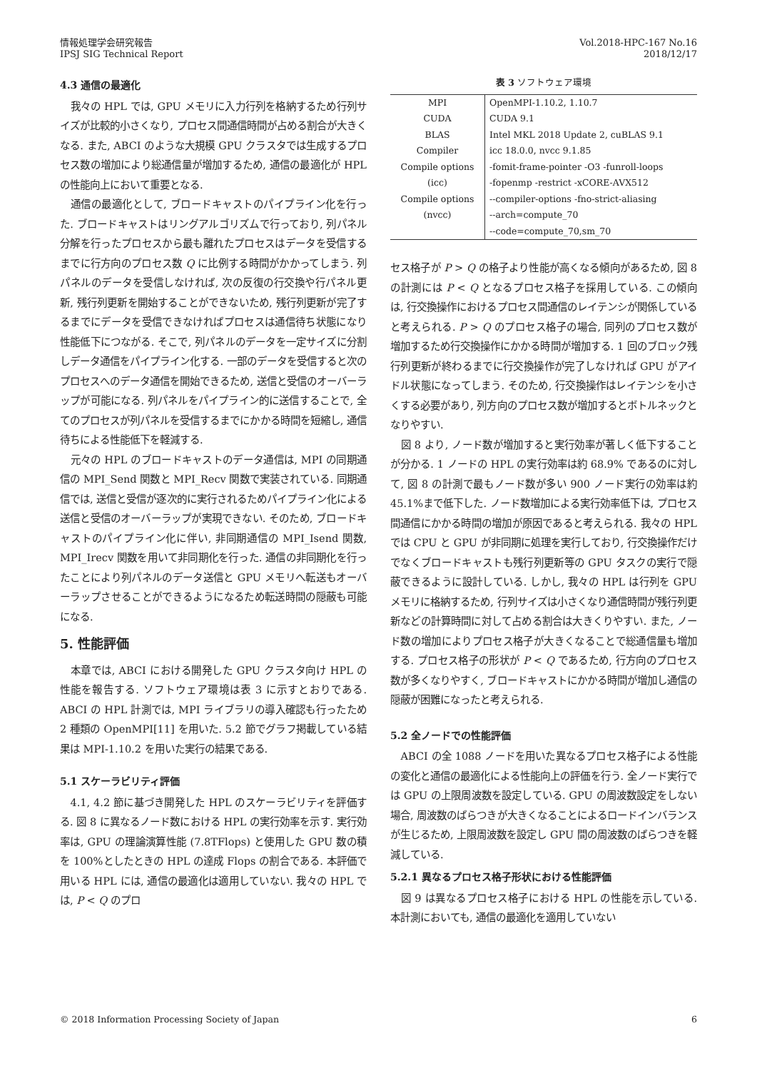情報処理学会研究報告
IPSJ SIG Technical Report
Vol.2018-HPC-167 No.16
2018/12/17
4.3 通信の最適化
我々の HPL では, GPU メモリに入力行列を格納するため行列サイズが比較的小さくなり, プロセス間通信時間が占める割合が大きくなる. また, ABCI のような大規模 GPU クラスタでは生成するプロセス数の増加により総通信量が増加するため, 通信の最適化が HPL の性能向上において重要となる.
通信の最適化として, ブロードキャストのパイプライン化を行った. ブロードキャストはリングアルゴリズムで行っており, 列パネル分解を行ったプロセスから最も離れたプロセスはデータを受信するまでに行方向のプロセス数 Q に比例する時間がかかってしまう. 列パネルのデータを受信しなければ, 次の反復の行交換や行パネル更新, 残行列更新を開始することができないため, 残行列更新が完了するまでにデータを受信できなければプロセスは通信待ち状態になり性能低下につながる. そこで, 列パネルのデータを一定サイズに分割しデータ通信をパイプライン化する. 一部のデータを受信すると次のプロセスへのデータ通信を開始できるため, 送信と受信のオーバーラップが可能になる. 列パネルをパイプライン的に送信することで, 全てのプロセスが列パネルを受信するまでにかかる時間を短縮し, 通信待ちによる性能低下を軽減する.
元々の HPL のブロードキャストのデータ通信は, MPI の同期通信の MPI_Send 関数と MPI_Recv 関数で実装されている. 同期通信では, 送信と受信が逐次的に実行されるためパイプライン化による送信と受信のオーバーラップが実現できない. そのため, ブロードキャストのパイプライン化に伴い, 非同期通信の MPI_Isend 関数, MPI_Irecv 関数を用いて非同期化を行った. 通信の非同期化を行ったことにより列パネルのデータ送信と GPU メモリへ転送もオーバーラップさせることができるようになるため転送時間の隠蔽も可能になる.
5. 性能評価
本章では, ABCI における開発した GPU クラスタ向け HPL の性能を報告する. ソフトウェア環境は表 3 に示すとおりである. ABCI の HPL 計測では, MPI ライブラリの導入確認も行ったため 2 種類の OpenMPI[11] を用いた. 5.2 節でグラフ掲載している結果は MPI-1.10.2 を用いた実行の結果である.
5.1 スケーラビリティ評価
4.1, 4.2 節に基づき開発した HPL のスケーラビリティを評価する. 図 8 に異なるノード数における HPL の実行効率を示す. 実行効率は, GPU の理論演算性能 (7.8TFlops) と使用した GPU 数の積を 100%としたときの HPL の達成 Flops の割合である. 本評価で用いる HPL には, 通信の最適化は適用していない. 我々の HPL では, P < Q のプロ
表 3 ソフトウェア環境
| MPI | OpenMPI-1.10.2, 1.10.7 |
| CUDA | CUDA 9.1 |
| BLAS | Intel MKL 2018 Update 2, cuBLAS 9.1 |
| Compiler | icc 18.0.0, nvcc 9.1.85 |
| Compile options | -fomit-frame-pointer -O3 -funroll-loops |
| (icc) | -fopenmp -restrict -xCORE-AVX512 |
| Compile options | --compiler-options -fno-strict-aliasing |
| (nvcc) | --arch=compute_70 |
| | --code=compute_70,sm_70 |
セス格子が P > Q の格子より性能が高くなる傾向があるため, 図 8 の計測には P < Q となるプロセス格子を採用している. この傾向は, 行交換操作におけるプロセス間通信のレイテンシが関係していると考えられる. P > Q のプロセス格子の場合, 同列のプロセス数が増加するため行交換操作にかかる時間が増加する. 1 回のブロック残行列更新が終わるまでに行交換操作が完了しなければ GPU がアイドル状態になってしまう. そのため, 行交換操作はレイテンシを小さくする必要があり, 列方向のプロセス数が増加するとボトルネックとなりやすい.
図 8 より, ノード数が増加すると実行効率が著しく低下することが分かる. 1 ノードの HPL の実行効率は約 68.9% であるのに対して, 図 8 の計測で最もノード数が多い 900 ノード実行の効率は約 45.1%まで低下した. ノード数増加による実行効率低下は, プロセス間通信にかかる時間の増加が原因であると考えられる. 我々の HPL では CPU と GPU が非同期に処理を実行しており, 行交換操作だけでなくブロードキャストも残行列更新等の GPU タスクの実行で隠蔽できるように設計している. しかし, 我々の HPL は行列を GPU メモリに格納するため, 行列サイズは小さくなり通信時間が残行列更新などの計算時間に対して占める割合は大きくりやすい. また, ノード数の増加によりプロセス格子が大きくなることで総通信量も増加する. プロセス格子の形状が P < Q であるため, 行方向のプロセス数が多くなりやすく, ブロードキャストにかかる時間が増加し通信の隠蔽が困難になったと考えられる.
5.2 全ノードでの性能評価
ABCI の全 1088 ノードを用いた異なるプロセス格子による性能の変化と通信の最適化による性能向上の評価を行う. 全ノード実行では GPU の上限周波数を設定している. GPU の周波数設定をしない場合, 周波数のばらつきが大きくなることによるロードインバランスが生じるため, 上限周波数を設定し GPU 間の周波数のばらつきを軽減している.
5.2.1 異なるプロセス格子形状における性能評価
図 9 は異なるプロセス格子における HPL の性能を示している. 本計測においても, 通信の最適化を適用していない
© 2018 Information Processing Society of Japan
6